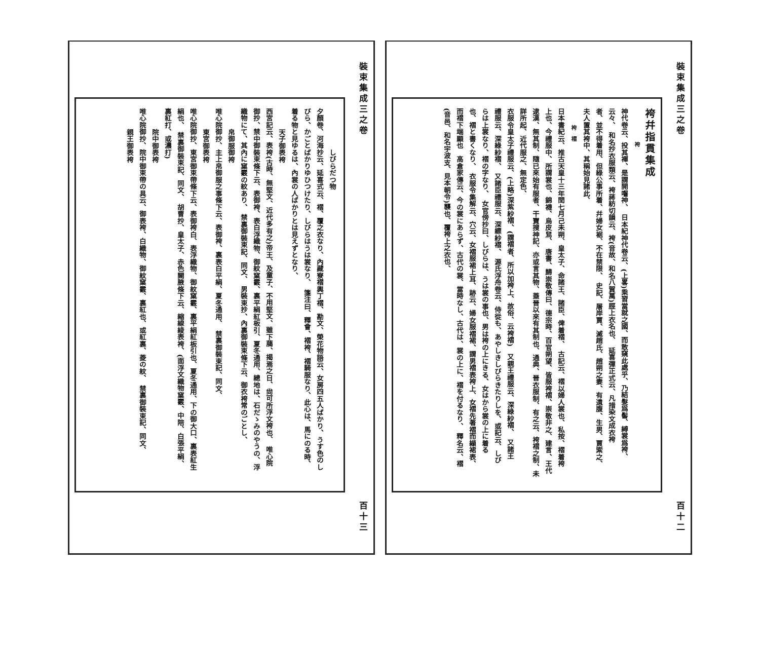裝束集成三之卷 百十二
袴幷指貫集成
袴
神代卷云、投其褌、是謂開囓神、　日本紀神代卷云、(上畧)乘習當就之國、而敢窺此處乎、乃結髮爲髻、縛裳爲袴、
云々、　和名抄衣服類云、袴蔣紡切韻云、袴(音故、和名八賀萬)脛上衣名也、　延喜彈正式云、凡措染文成衣袴
者、並不得着用、但綠公事所着、幷婦女裾、不在禁限、　史記、屠岸賈、滅趙氏、趙朔之妻、有遺腹、生男、賈索之、
夫人置其袴中、其稱始見諸此、
袴　褶
日本書紀云、推古天皇十三年閏七月己未朔、皇太子、命諸王、諸臣、俾着褶、　古記云、褶以婦人裳也、私按、褶着袴
上也、今禮服中、所謂裳也、錦襪、烏皮舃、　唐書、歸崇敬傳曰、德宗時、百官朔望、皆服袴褶、崇敬非之、建言、王代
逮漢、無其制、隨已來始有服者、干寶搜神記、亦或言其物、蓋晉以來有其制也、通典、晉衣服制、有之云、袴褶之制、未
詳所起、近代服之、無定色、
衣服令皇太子禮服云、(上略)深紫紗褶、(謂褶者、所以加袴上、故俗、云袴褶)　又親王禮服云、深綠紗褶、　又諸王
禮服云、深綠紗褶、　又諸臣禮服云、深縹紗褶、　源氏浮舟卷云、侍從も、あやしきしびらきたりしを、或記云、しび
らは上裳なり、褶の字なり、　女官傍抄曰、しびらは、うは裳の事也、男は袴の上にきる、女はから裳の上に着る
也、褶と書くなり、　衣服令集解云、穴云、女褶服裙上耳、跡云、婦女服褶裙、謂男褶表袴上、女褶先著褶而纈裙表、
而褶下端顯也　高倉家傳云、今の裳にあらず、古代の裳、當時なし、古代は、裳の上に、褶を付るなり、　釋名云、褶
(音邑、和名宇波支、見本朝令)襲也、覆袴上之衣也、
裝束集成三之卷 百十三
しびらだつ物
夕顏卷、河海抄云、延喜式云、褶、覆之衣なり、內藏寮褶輿丁褶、勘文、榮花物語云、女房四五人ばかり、うす色のし
びら、かごとばかりゆひつけたり、しびらはうは裳なり、　箋注曰、釋會、褶袴、褶騎服なり、此心は、馬にのる時、
着る物と見ゆるは、內裳の人ばかりとは見えずとなり、
天子御表袴
西宮記云、表袴(古時、無堅文、近代多有之)帝王、及童子、不用堅文、雖下﨟、揭焉之日、尙可所浮文袴也、　唯心院
御抄、禁中御裝束條下云、表御袴、表白浮織物、御紋窠霰、裏平絹紅板引、夏冬通用、總地は、石だゝみのやうの、浮
織物にて、其內に窠霰の紋あり、　禁裏御裝束記、同文、　男裝束抄、內裏御裝束條下云、御衣袴常のごとし、
帛御服御袴
唯心院御抄、主上帛御服之事條下云、表御袴、裏表白平絹、夏冬通用、　禁裏御裝束記、同文、
東宮御表袴
唯心院御抄、東宮御束帶條下云、表御袴白、表浮織物、御紋窠霰、裏平絹紅板引也、夏冬通用、下の御大口、裏表紅生
絹也、　禁裏御裝束記、同文、　胡曹抄、皇太子、赤色闕腋條下云、縮線綾表袴、(面浮文織物窠霰、中陪、白張平絹、
裏紅打、或濃打)
院中御表袴
唯心院御抄、院中御束帶の具云、御表袴、白織物、御紋窠霰、裏紅也、或紅裏、菱の紋、　禁裏御裝束記、同文、
親王御表袴